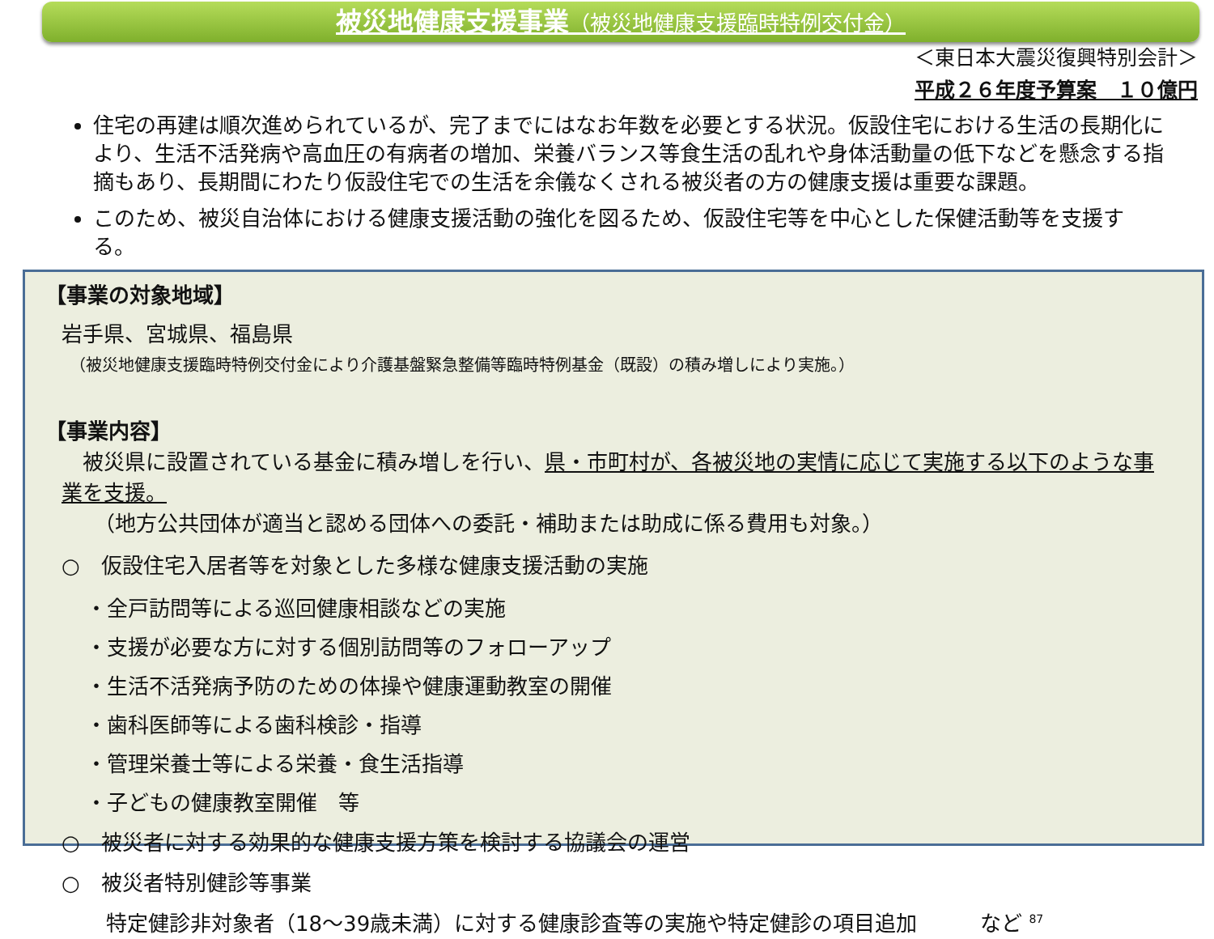被災地健康支援事業（被災地健康支援臨時特例交付金）
＜東日本大震災復興特別会計＞
平成２６年度予算案　１０億円
住宅の再建は順次進められているが、完了までにはなお年数を必要とする状況。仮設住宅における生活の長期化により、生活不活発病や高血圧の有病者の増加、栄養バランス等食生活の乱れや身体活動量の低下などを懸念する指摘もあり、長期間にわたり仮設住宅での生活を余儀なくされる被災者の方の健康支援は重要な課題。
このため、被災自治体における健康支援活動の強化を図るため、仮設住宅等を中心とした保健活動等を支援する。
【事業の対象地域】
岩手県、宮城県、福島県
（被災地健康支援臨時特例交付金により介護基盤緊急整備等臨時特例基金（既設）の積み増しにより実施。）
【事業内容】
　被災県に設置されている基金に積み増しを行い、県・市町村が、各被災地の実情に応じて実施する以下のような事業を支援。
（地方公共団体が適当と認める団体への委託・補助または助成に係る費用も対象。）
○　仮設住宅入居者等を対象とした多様な健康支援活動の実施
・全戸訪問等による巡回健康相談などの実施
・支援が必要な方に対する個別訪問等のフォローアップ
・生活不活発病予防のための体操や健康運動教室の開催
・歯科医師等による歯科検診・指導
・管理栄養士等による栄養・食生活指導
・子どもの健康教室開催　等
○　被災者に対する効果的な健康支援方策を検討する協議会の運営
○　被災者特別健診等事業
特定健診非対象者（18～39歳未満）に対する健康診査等の実施や特定健診の項目追加　　　など <sup>87</sup>